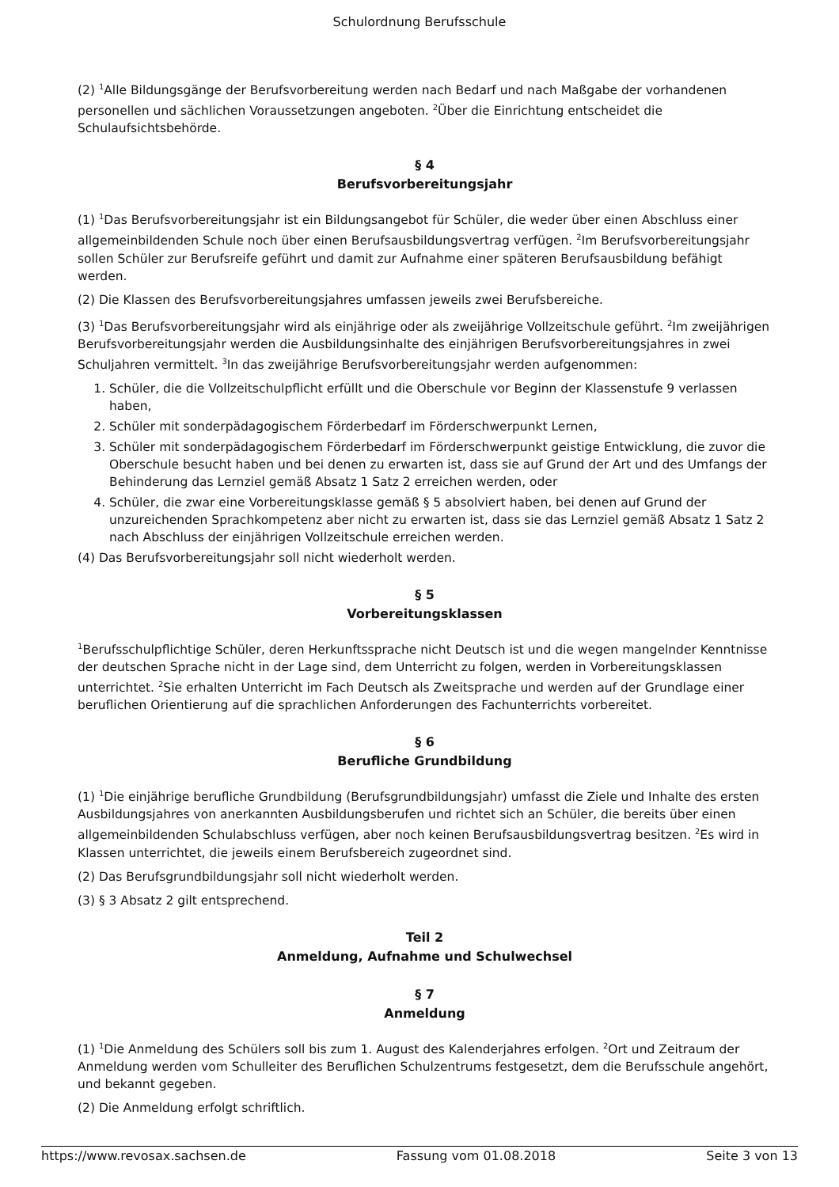Schulordnung Berufsschule
(2) <sup>1</sup>Alle Bildungsgänge der Berufsvorbereitung werden nach Bedarf und nach Maßgabe der vorhandenen personellen und sächlichen Voraussetzungen angeboten. <sup>2</sup>Über die Einrichtung entscheidet die Schulaufsichtsbehörde.
§ 4
Berufsvorbereitungsjahr
(1) <sup>1</sup>Das Berufsvorbereitungsjahr ist ein Bildungsangebot für Schüler, die weder über einen Abschluss einer allgemeinbildenden Schule noch über einen Berufsausbildungsvertrag verfügen. <sup>2</sup>Im Berufsvorbereitungsjahr sollen Schüler zur Berufsreife geführt und damit zur Aufnahme einer späteren Berufsausbildung befähigt werden.
(2) Die Klassen des Berufsvorbereitungsjahres umfassen jeweils zwei Berufsbereiche.
(3) <sup>1</sup>Das Berufsvorbereitungsjahr wird als einjährige oder als zweijährige Vollzeitschule geführt. <sup>2</sup>Im zweijährigen Berufsvorbereitungsjahr werden die Ausbildungsinhalte des einjährigen Berufsvorbereitungsjahres in zwei Schuljahren vermittelt. <sup>3</sup>In das zweijährige Berufsvorbereitungsjahr werden aufgenommen:
1. Schüler, die die Vollzeitschulpflicht erfüllt und die Oberschule vor Beginn der Klassenstufe 9 verlassen haben,
2. Schüler mit sonderpädagogischem Förderbedarf im Förderschwerpunkt Lernen,
3. Schüler mit sonderpädagogischem Förderbedarf im Förderschwerpunkt geistige Entwicklung, die zuvor die Oberschule besucht haben und bei denen zu erwarten ist, dass sie auf Grund der Art und des Umfangs der Behinderung das Lernziel gemäß Absatz 1 Satz 2 erreichen werden, oder
4. Schüler, die zwar eine Vorbereitungsklasse gemäß § 5 absolviert haben, bei denen auf Grund der unzureichenden Sprachkompetenz aber nicht zu erwarten ist, dass sie das Lernziel gemäß Absatz 1 Satz 2 nach Abschluss der einjährigen Vollzeitschule erreichen werden.
(4) Das Berufsvorbereitungsjahr soll nicht wiederholt werden.
§ 5
Vorbereitungsklassen
<sup>1</sup> Berufsschulpflichtige Schüler, deren Herkunftssprache nicht Deutsch ist und die wegen mangelnder Kenntnisse der deutschen Sprache nicht in der Lage sind, dem Unterricht zu folgen, werden in Vorbereitungsklassen unterrichtet. <sup>2</sup>Sie erhalten Unterricht im Fach Deutsch als Zweitsprache und werden auf der Grundlage einer beruflichen Orientierung auf die sprachlichen Anforderungen des Fachunterrichts vorbereitet.
§ 6
Berufliche Grundbildung
(1) <sup>1</sup>Die einjährige berufliche Grundbildung (Berufsgrundbildungsjahr) umfasst die Ziele und Inhalte des ersten Ausbildungsjahres von anerkannten Ausbildungsberufen und richtet sich an Schüler, die bereits über einen allgemeinbildenden Schulabschluss verfügen, aber noch keinen Berufsausbildungsvertrag besitzen. <sup>2</sup>Es wird in Klassen unterrichtet, die jeweils einem Berufsbereich zugeordnet sind.
(2) Das Berufsgrundbildungsjahr soll nicht wiederholt werden.
(3) § 3 Absatz 2 gilt entsprechend.
Teil 2
Anmeldung, Aufnahme und Schulwechsel
§ 7
Anmeldung
(1) <sup>1</sup>Die Anmeldung des Schülers soll bis zum 1. August des Kalenderjahres erfolgen. <sup>2</sup>Ort und Zeitraum der Anmeldung werden vom Schulleiter des Beruflichen Schulzentrums festgesetzt, dem die Berufsschule angehört, und bekannt gegeben.
(2) Die Anmeldung erfolgt schriftlich.
https://www.revosax.sachsen.de Fassung vom 01.08.2018 Seite 3 von 13